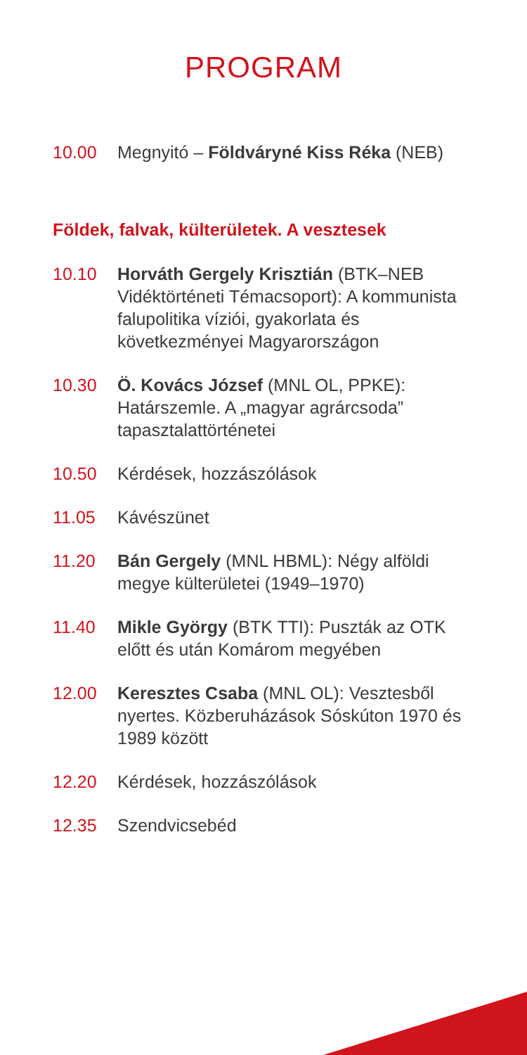PROGRAM
10.00 Megnyitó – Földváryné Kiss Réka (NEB)
Földek, falvak, külterületek. A vesztesek
10.10 Horváth Gergely Krisztián (BTK–NEB Vidéktörténeti Témacsoport): A kommunista falupolitika víziói, gyakorlata és következményei Magyarországon
10.30 Ö. Kovács József (MNL OL, PPKE): Határszemle. A „magyar agrárcsoda” tapasztalattörténetei
10.50 Kérdések, hozzászólások
11.05 Kávészünet
11.20 Bán Gergely (MNL HBML): Négy alföldi megye külterületei (1949–1970)
11.40 Mikle György (BTK TTI): Puszták az OTK előtt és után Komárom megyében
12.00 Keresztes Csaba (MNL OL): Vesztesből nyertes. Közberuházások Sóskúton 1970 és 1989 között
12.20 Kérdések, hozzászólások
12.35 Szendvicsebéd